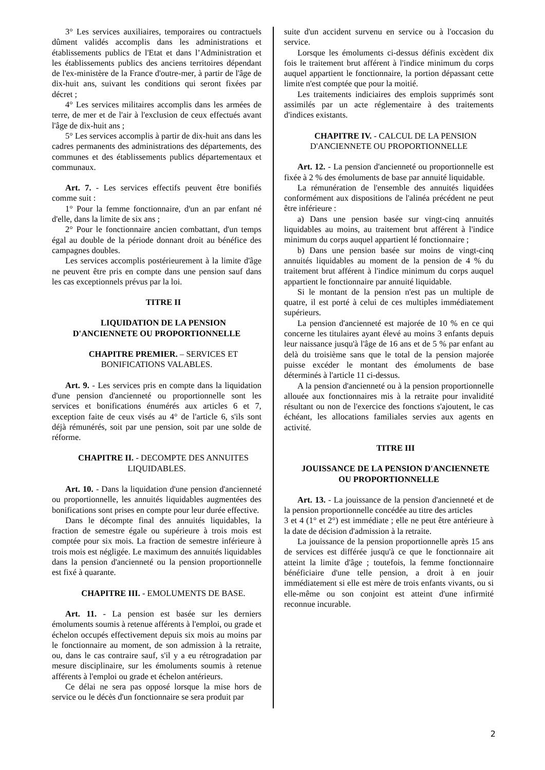3° Les services auxiliaires, temporaires ou contractuels dûment validés accomplis dans les administrations et établissements publics de l'Etat et dans l’Administration et les établissements publics des anciens territoires dépendant de l'ex-ministère de la France d'outre-mer, à partir de l'âge de dix-huit ans, suivant les conditions qui seront fixées par décret ;
4° Les services militaires accomplis dans les armées de terre, de mer et de l'air à l'exclusion de ceux effectués avant l'âge de dix-huit ans ;
5° Les services accomplis à partir de dix-huit ans dans les cadres permanents des administrations des départements, des communes et des établissements publics départementaux et communaux.
Art. 7. - Les services effectifs peuvent être bonifiés comme suit :
1° Pour la femme fonctionnaire, d'un an par enfant né d'elle, dans la limite de six ans ;
2° Pour le fonctionnaire ancien combattant, d'un temps égal au double de la période donnant droit au bénéfice des campagnes doubles.
Les services accomplis postérieurement à la limite d'âge ne peuvent être pris en compte dans une pension sauf dans les cas exceptionnels prévus par la loi.
TITRE II
LIQUIDATION DE LA PENSION
D'ANCIENNETE OU PROPORTIONNELLE
CHAPITRE PREMIER. – SERVICES ET
BONIFICATIONS VALABLES.
Art. 9. - Les services pris en compte dans la liquidation d'une pension d'ancienneté ou proportionnelle sont les services et bonifications énumérés aux articles 6 et 7, exception faite de ceux visés au 4° de l'article 6, s'ils sont déjà rémunérés, soit par une pension, soit par une solde de réforme.
CHAPITRE II. - DECOMPTE DES ANNUITES
LIQUIDABLES.
Art. 10. - Dans la liquidation d'une pension d'ancienneté ou proportionnelle, les annuités liquidables augmentées des bonifications sont prises en compte pour leur durée effective.
Dans le décompte final des annuités liquidables, la fraction de semestre égale ou supérieure à trois mois est comptée pour six mois. La fraction de semestre inférieure à trois mois est négligée. Le maximum des annuités liquidables dans la pension d'ancienneté ou la pension proportionnelle est fixé à quarante.
CHAPITRE III. - EMOLUMENTS DE BASE.
Art. 11. - La pension est basée sur les derniers émoluments soumis à retenue afférents à l'emploi, ou grade et échelon occupés effectivement depuis six mois au moins par le fonctionnaire au moment, de son admission à la retraite, ou, dans le cas contraire sauf, s'il y a eu rétrogradation par mesure disciplinaire, sur les émoluments soumis à retenue afférents à l'emploi ou grade et échelon antérieurs.
Ce délai ne sera pas opposé lorsque la mise hors de service ou le décès d'un fonctionnaire se sera produit par
suite d'un accident survenu en service ou à l'occasion du service.
Lorsque les émoluments ci-dessus définis excèdent dix fois le traitement brut afférent à l'indice minimum du corps auquel appartient le fonctionnaire, la portion dépassant cette limite n'est comptée que pour la moitié.
Les traitements indiciaires des emplois supprimés sont assimilés par un acte réglementaire à des traitements d'indices existants.
CHAPITRE IV. - CALCUL DE LA PENSION
D'ANCIENNETE OU PROPORTIONNELLE
Art. 12. - La pension d'ancienneté ou proportionnelle est fixée à 2 % des émoluments de base par annuité liquidable.
La rémunération de l'ensemble des annuités liquidées conformément aux dispositions de l'alinéa précédent ne peut être inférieure :
a) Dans une pension basée sur vingt-cinq annuités liquidables au moins, au traitement brut afférent à l'indice minimum du corps auquel appartient lé fonctionnaire ;
b) Dans une pension basée sur moins de vingt-cinq annuités liquidables au moment de la pension de 4 % du traitement brut afférent à l'indice minimum du corps auquel appartient le fonctionnaire par annuité liquidable.
Si le montant de la pension n'est pas un multiple de quatre, il est porté à celui de ces multiples immédiatement supérieurs.
La pension d'ancienneté est majorée de 10 % en ce qui concerne les titulaires ayant élevé au moins 3 enfants depuis leur naissance jusqu'à l'âge de 16 ans et de 5 % par enfant au delà du troisième sans que le total de la pension majorée puisse excéder le montant des émoluments de base déterminés à l'article 11 ci-dessus.
A la pension d'ancienneté ou à la pension proportionnelle allouée aux fonctionnaires mis à la retraite pour invalidité résultant ou non de l'exercice des fonctions s'ajoutent, le cas échéant, les allocations familiales servies aux agents en activité.
TITRE III
JOUISSANCE DE LA PENSION D'ANCIENNETE
OU PROPORTIONNELLE
Art. 13. - La jouissance de la pension d'ancienneté et de la pension proportionnelle concédée au titre des articles
3 et 4 (1° et 2°) est immédiate ; elle ne peut être antérieure à la date de décision d'admission à la retraite.
La jouissance de la pension proportionnelle après 15 ans de services est différée jusqu'à ce que le fonctionnaire ait atteint la limite d'âge ; toutefois, la femme fonctionnaire bénéficiaire d'une telle pension, a droit à en jouir immédiatement si elle est mère de trois enfants vivants, ou si elle-même ou son conjoint est atteint d'une infirmité reconnue incurable.
2